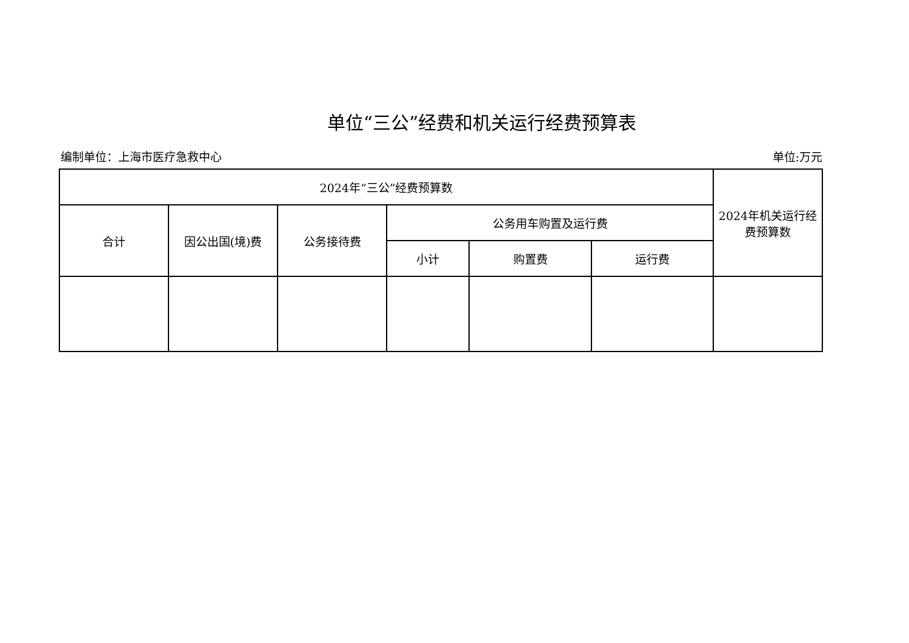单位“三公”经费和机关运行经费预算表
编制单位：上海市医疗急救中心 单位:万元
| 2024年“三公”经费预算数 | | | | | | 2024年机关运行经费预算数 |
| --- | --- | --- | --- | --- | --- | --- |
| 合计 | 因公出国(境)费 | 公务接待费 | 公务用车购置及运行费 | | | |
| | | | 小计 | 购置费 | 运行费 | |